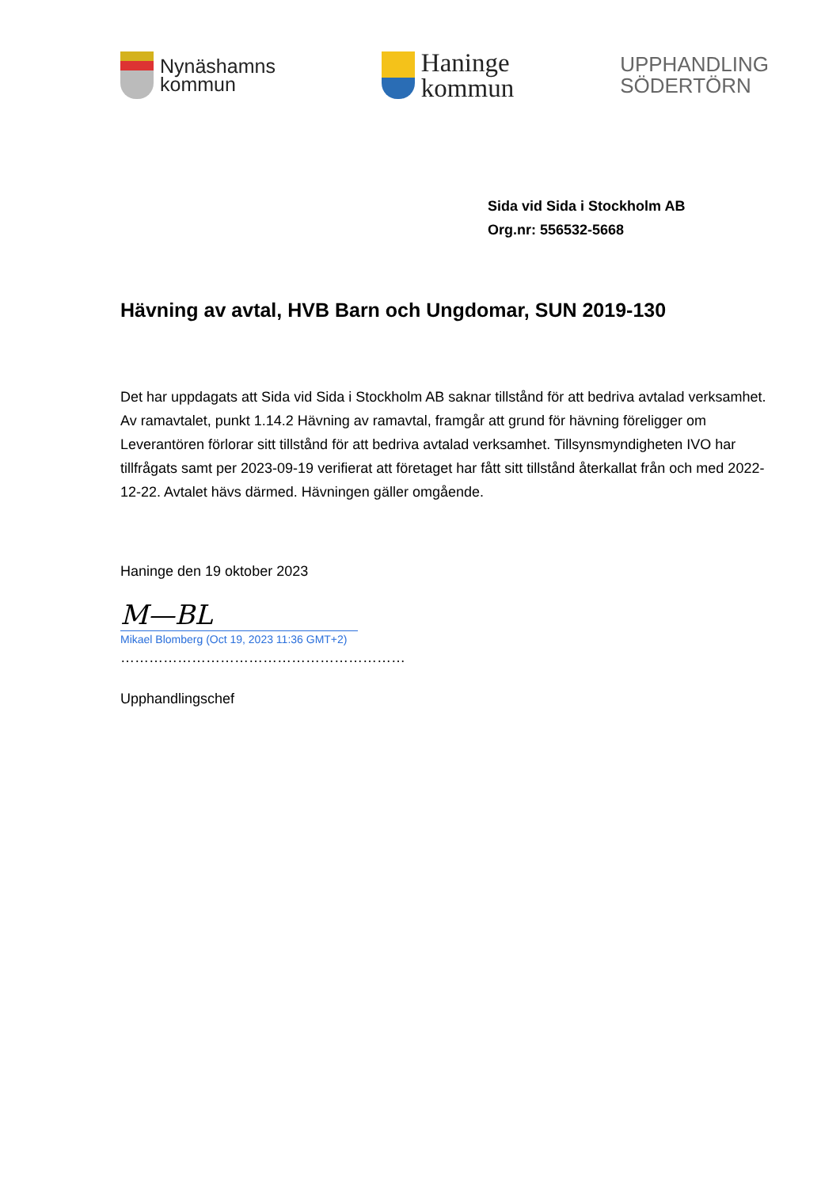Nynäshamns
kommun
Haninge
kommun
UPPHANDLING
SÖDERTÖRN
Sida vid Sida i Stockholm AB
Org.nr: 556532-5668
Hävning av avtal, HVB Barn och Ungdomar, SUN 2019-130
Det har uppdagats att Sida vid Sida i Stockholm AB saknar tillstånd för att bedriva avtalad verksamhet. Av ramavtalet, punkt 1.14.2 Hävning av ramavtal, framgår att grund för hävning föreligger om Leverantören förlorar sitt tillstånd för att bedriva avtalad verksamhet. Tillsynsmyndigheten IVO har tillfrågats samt per 2023-09-19 verifierat att företaget har fått sitt tillstånd återkallat från och med 2022-12-22. Avtalet hävs därmed. Hävningen gäller omgående.
Haninge den 19 oktober 2023
M—BL
Mikael Blomberg (Oct 19, 2023 11:36 GMT+2)
……………………………………………………
Upphandlingschef